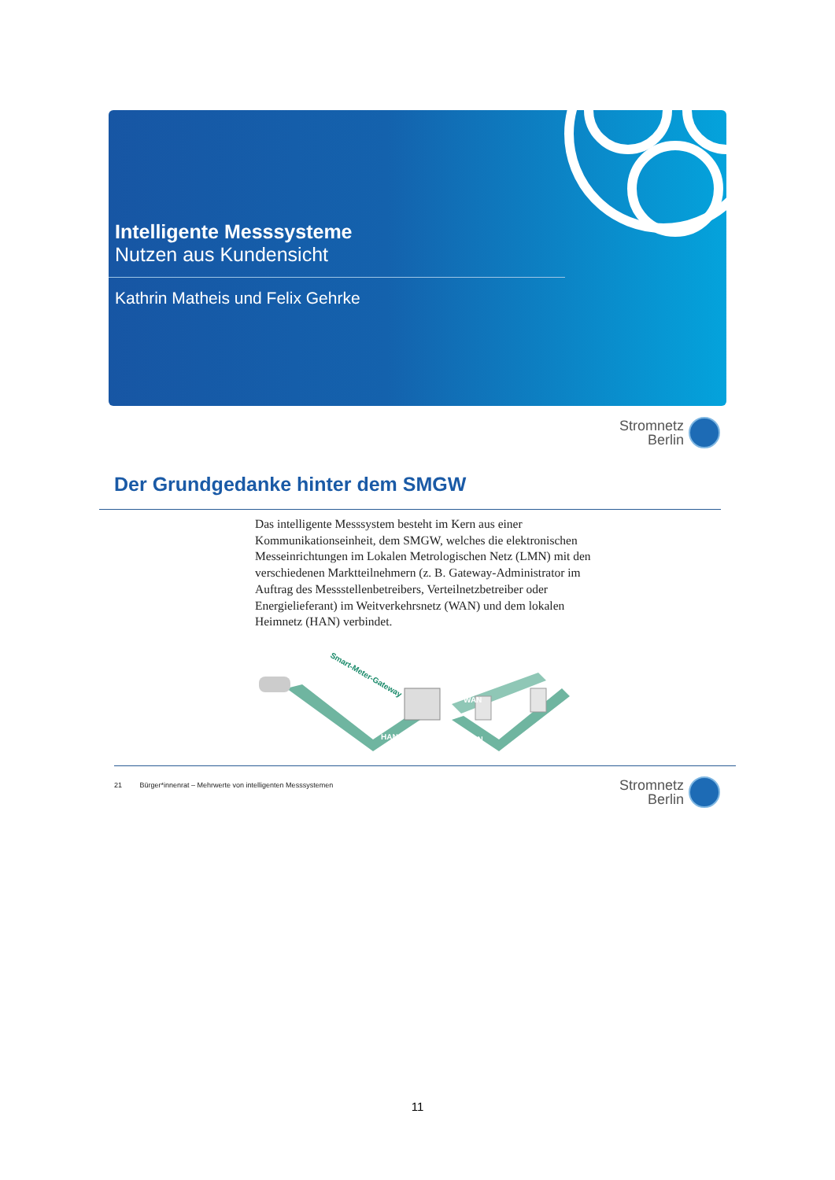Intelligente Messsysteme
Nutzen aus Kundensicht
Kathrin Matheis und Felix Gehrke
Stromnetz
Berlin
Der Grundgedanke hinter dem SMGW
Das intelligente Messsystem besteht im Kern aus einer Kommunikationseinheit, dem SMGW, welches die elektronischen Messeinrichtungen im Lokalen Metrologischen Netz (LMN) mit den verschiedenen Marktteilnehmern (z. B. Gateway-Administrator im Auftrag des Messstellenbetreibers, Verteilnetzbetreiber oder Energielieferant) im Weitverkehrsnetz (WAN) und dem lokalen Heimnetz (HAN) verbindet.
Smart-Meter-Gateway
WAN
HAN
LMN
21 Bürger*innenrat – Mehrwerte von intelligenten Messsystemen
Stromnetz
Berlin
11